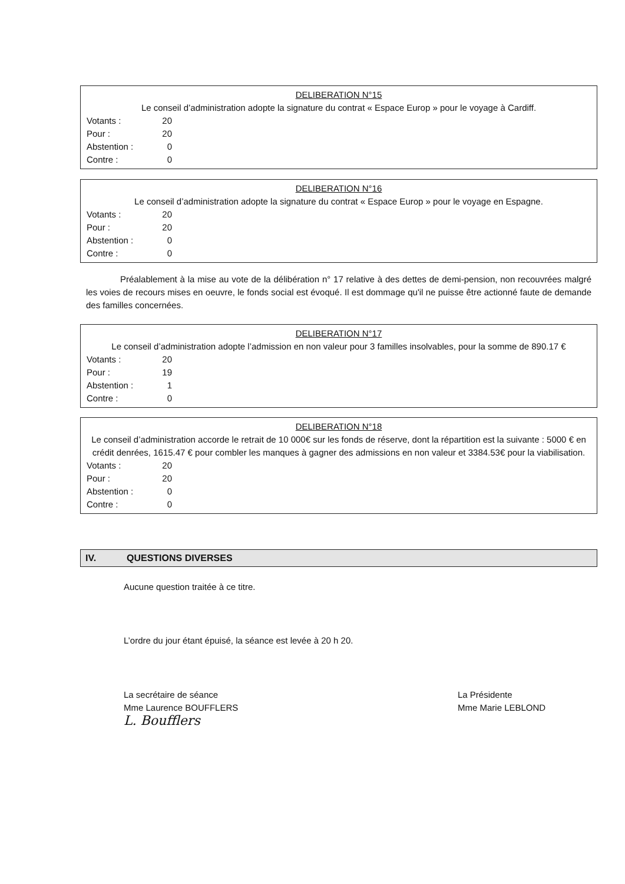DELIBERATION N°15
Le conseil d’administration adopte la signature du contrat « Espace Europ » pour le voyage à Cardiff.
Votants : 20
Pour : 20
Abstention : 0
Contre : 0
DELIBERATION N°16
Le conseil d’administration adopte la signature du contrat « Espace Europ » pour le voyage en Espagne.
Votants : 20
Pour : 20
Abstention : 0
Contre : 0
Préalablement à la mise au vote de la délibération n° 17 relative à des dettes de demi-pension, non recouvrées malgré les voies de recours mises en oeuvre, le fonds social est évoqué. Il est dommage qu'il ne puisse être actionné faute de demande des familles concernées.
DELIBERATION N°17
Le conseil d’administration adopte l’admission en non valeur pour 3 familles insolvables, pour la somme de 890.17 €
Votants : 20
Pour : 19
Abstention : 1
Contre : 0
DELIBERATION N°18
Le conseil d’administration accorde le retrait de 10 000€ sur les fonds de réserve, dont la répartition est la suivante : 5000 € en crédit denrées, 1615.47 € pour combler les manques à gagner des admissions en non valeur et 3384.53€ pour la viabilisation.
Votants : 20
Pour : 20
Abstention : 0
Contre : 0
IV. QUESTIONS DIVERSES
Aucune question traitée à ce titre.
L’ordre du jour étant épuisé, la séance est levée à 20 h 20.
La secrétaire de séance
Mme Laurence BOUFFLERS
L. Boufflers
La Présidente
Mme Marie LEBLOND